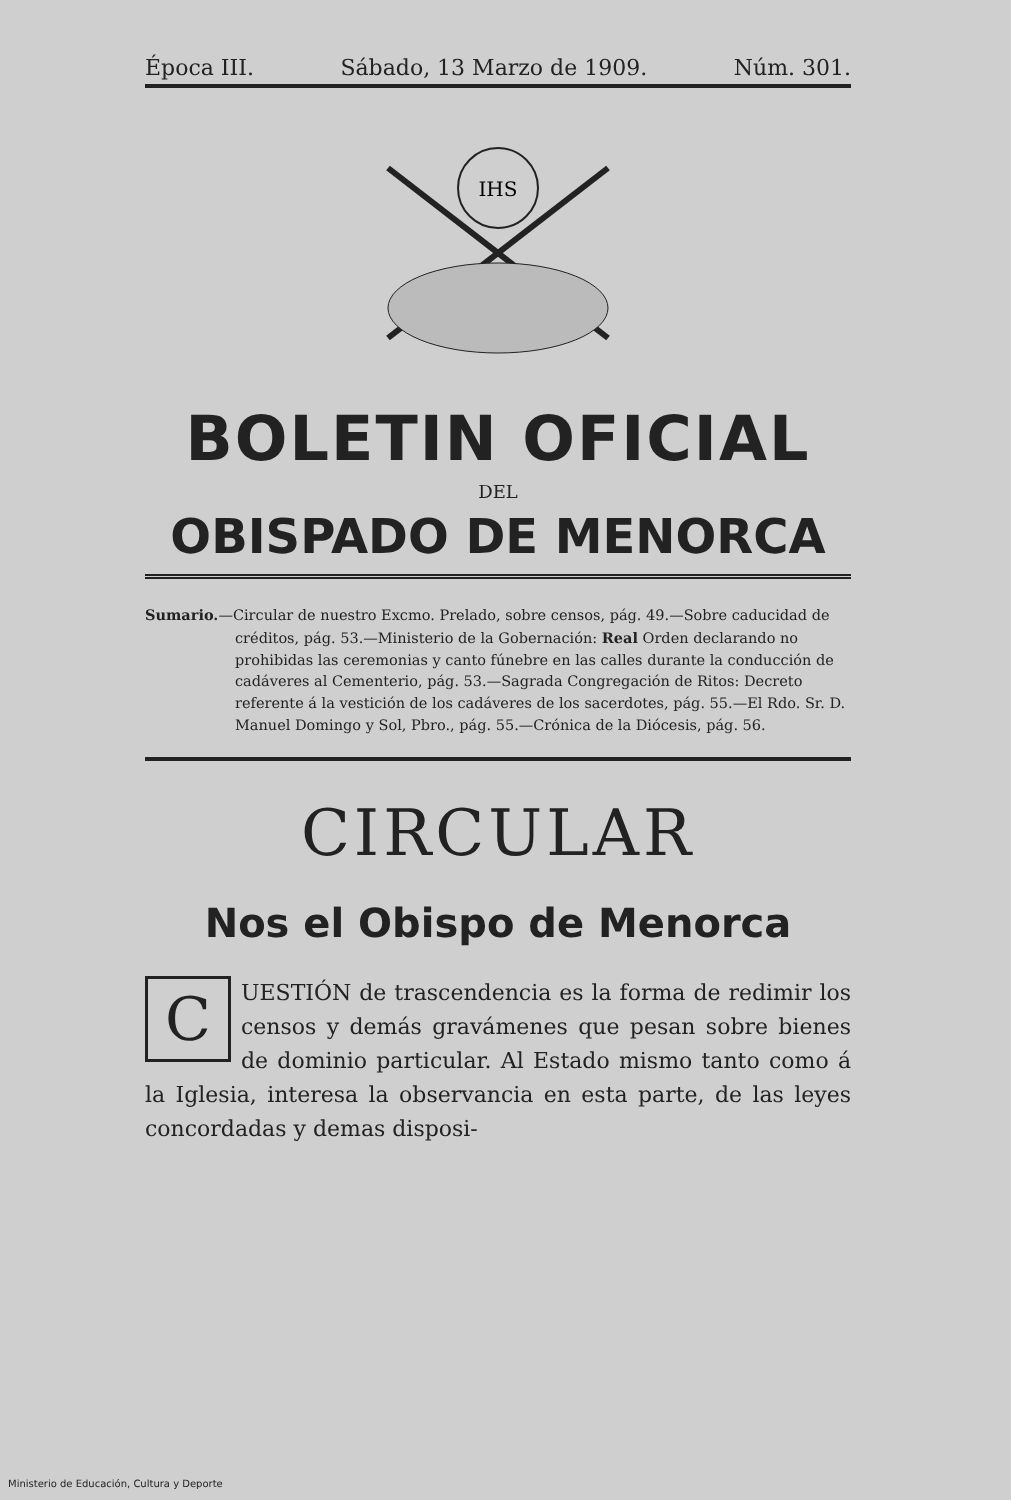Época III. Sábado, 13 Marzo de 1909. Núm. 301.
IHS
BOLETIN OFICIAL
DEL
OBISPADO DE MENORCA
Sumario.—Circular de nuestro Excmo. Prelado, sobre censos, pág. 49.—Sobre caducidad de créditos, pág. 53.—Ministerio de la Gobernación: Real Orden declarando no prohibidas las ceremonias y canto fúnebre en las calles durante la conducción de cadáveres al Cementerio, pág. 53.—Sagrada Congregación de Ritos: Decreto referente á la vestición de los cadáveres de los sacerdotes, pág. 55.—El Rdo. Sr. D. Manuel Domingo y Sol, Pbro., pág. 55.—Crónica de la Diócesis, pág. 56.
CIRCULAR
Nos el Obispo de Menorca
CUESTIÓN de trascendencia es la forma de redimir los censos y demás gravámenes que pesan sobre bienes de dominio particular. Al Estado mismo tanto como á la Iglesia, interesa la observancia en esta parte, de las leyes concordadas y demas disposi-
Ministerio de Educación, Cultura y Deporte